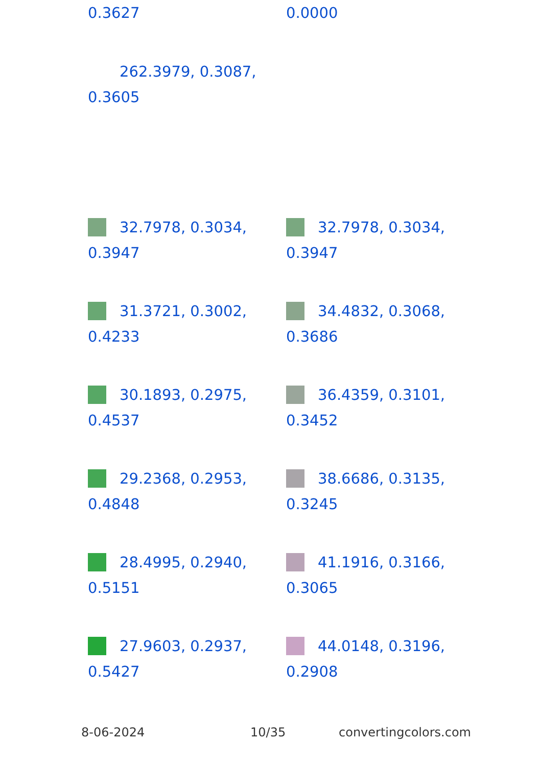0.3627 0.0000
262.3979, 0.3087, 0.3605
32.7978, 0.3034, 0.3947
32.7978, 0.3034, 0.3947
31.3721, 0.3002, 0.4233
34.4832, 0.3068, 0.3686
30.1893, 0.2975, 0.4537
36.4359, 0.3101, 0.3452
29.2368, 0.2953, 0.4848
38.6686, 0.3135, 0.3245
28.4995, 0.2940, 0.5151
41.1916, 0.3166, 0.3065
27.9603, 0.2937, 0.5427
44.0148, 0.3196, 0.2908
8-06-2024 10/35 convertingcolors.com